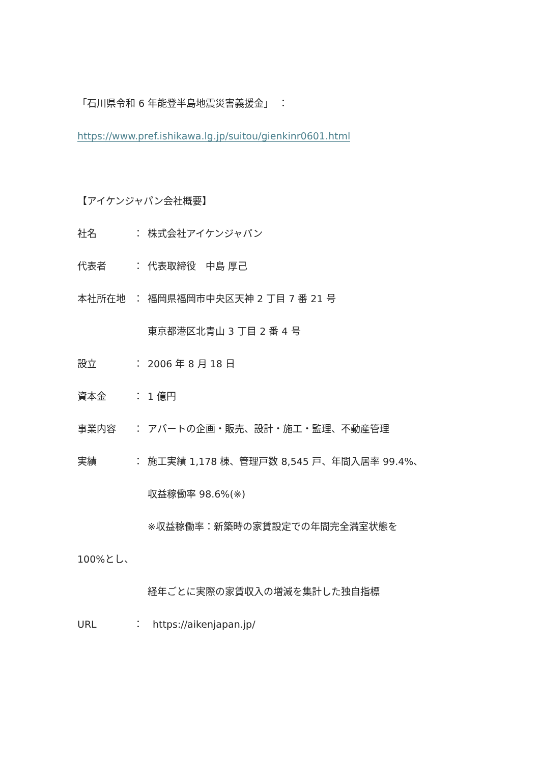「石川県令和 6 年能登半島地震災害義援金」　：
https://www.pref.ishikawa.lg.jp/suitou/gienkinr0601.html
【アイケンジャパン会社概要】
社名 ： 株式会社アイケンジャパン
代表者 ： 代表取締役　中島 厚己
本社所在地 ： 福岡県福岡市中央区天神 2 丁目 7 番 21 号
東京都港区北青山 3 丁目 2 番 4 号
設立 ： 2006 年 8 月 18 日
資本金 ： 1 億円
事業内容 ： アパートの企画・販売、設計・施工・監理、不動産管理
実績 ： 施工実績 1,178 棟、管理戸数 8,545 戸、年間入居率 99.4%、
収益稼働率 98.6%(※)
※収益稼働率：新築時の家賃設定での年間完全満室状態を
100%とし、
経年ごとに実際の家賃収入の増減を集計した独自指標
URL ： https://aikenjapan.jp/